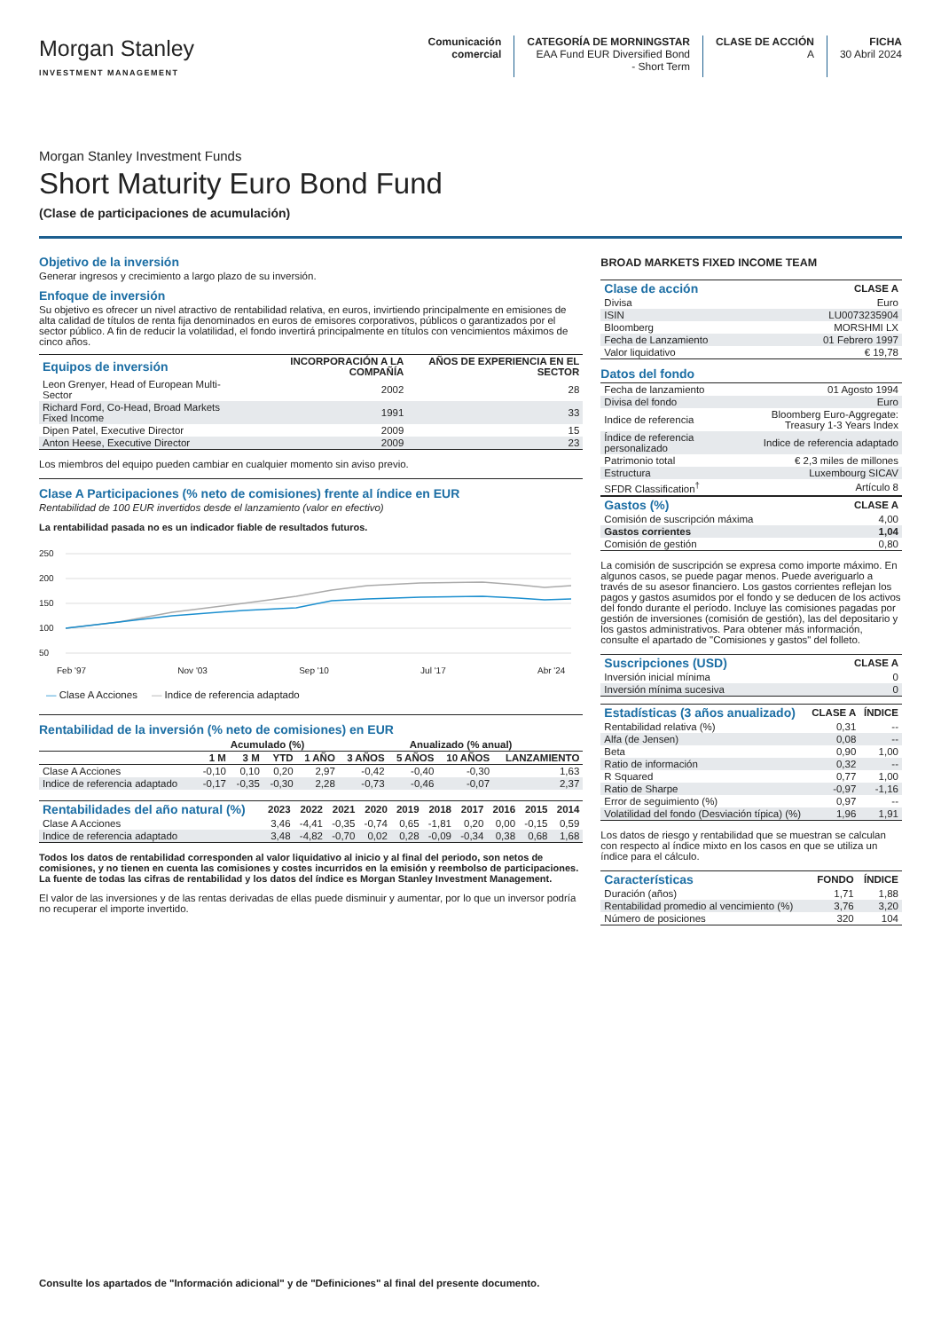Morgan Stanley
INVESTMENT MANAGEMENT
Comunicación
comercial
CATEGORÍA DE MORNINGSTAR
EAA Fund EUR Diversified Bond
- Short Term
CLASE DE ACCIÓN
A
FICHA
30 Abril 2024
Morgan Stanley Investment Funds
Short Maturity Euro Bond Fund
(Clase de participaciones de acumulación)
Objetivo de la inversión
Generar ingresos y crecimiento a largo plazo de su inversión.
Enfoque de inversión
Su objetivo es ofrecer un nivel atractivo de rentabilidad relativa, en euros, invirtiendo principalmente en emisiones de alta calidad de títulos de renta fija denominados en euros de emisores corporativos, públicos o garantizados por el sector público. A fin de reducir la volatilidad, el fondo invertirá principalmente en títulos con vencimientos máximos de cinco años.
| Equipos de inversión | INCORPORACIÓN A LA COMPAÑÍA | AÑOS DE EXPERIENCIA EN EL SECTOR |
| --- | --- | --- |
| Leon Grenyer, Head of European Multi-Sector | 2002 | 28 |
| Richard Ford, Co-Head, Broad Markets Fixed Income | 1991 | 33 |
| Dipen Patel, Executive Director | 2009 | 15 |
| Anton Heese, Executive Director | 2009 | 23 |
Los miembros del equipo pueden cambiar en cualquier momento sin aviso previo.
Clase A Participaciones (% neto de comisiones) frente al índice en EUR
Rentabilidad de 100 EUR invertidos desde el lanzamiento (valor en efectivo)
La rentabilidad pasada no es un indicador fiable de resultados futuros.
250
200
150
100
50
Feb '97 Nov '03 Sep '10 Jul '17 Abr '24
— Clase A Acciones — Indice de referencia adaptado
Rentabilidad de la inversión (% neto de comisiones) en EUR
| | Acumulado (%) | | | | Anualizado (% anual) | | | |
| --- | --- | --- | --- | --- | --- | --- | --- | --- |
| | 1 M | 3 M | YTD | 1 AÑO | 3 AÑOS | 5 AÑOS | 10 AÑOS | LANZAMIENTO |
| Clase A Acciones | -0,10 | 0,10 | 0,20 | 2,97 | -0,42 | -0,40 | -0,30 | 1,63 |
| Indice de referencia adaptado | -0,17 | -0,35 | -0,30 | 2,28 | -0,73 | -0,46 | -0,07 | 2,37 |
| Rentabilidades del año natural (%) | 2023 | 2022 | 2021 | 2020 | 2019 | 2018 | 2017 | 2016 | 2015 | 2014 |
| --- | --- | --- | --- | --- | --- | --- | --- | --- | --- | --- |
| Clase A Acciones | 3,46 | -4,41 | -0,35 | -0,74 | 0,65 | -1,81 | 0,20 | 0,00 | -0,15 | 0,59 |
| Indice de referencia adaptado | 3,48 | -4,82 | -0,70 | 0,02 | 0,28 | -0,09 | -0,34 | 0,38 | 0,68 | 1,68 |
Todos los datos de rentabilidad corresponden al valor liquidativo al inicio y al final del periodo, son netos de comisiones, y no tienen en cuenta las comisiones y costes incurridos en la emisión y reembolso de participaciones. La fuente de todas las cifras de rentabilidad y los datos del índice es Morgan Stanley Investment Management.
El valor de las inversiones y de las rentas derivadas de ellas puede disminuir y aumentar, por lo que un inversor podría no recuperar el importe invertido.
BROAD MARKETS FIXED INCOME TEAM
| Clase de acción | CLASE A |
| --- | --- |
| Divisa | Euro |
| ISIN | LU0073235904 |
| Bloomberg | MORSHMI LX |
| Fecha de Lanzamiento | 01 Febrero 1997 |
| Valor liquidativo | € 19,78 |
Datos del fondo
| Fecha de lanzamiento | 01 Agosto 1994 |
| Divisa del fondo | Euro |
| Indice de referencia | Bloomberg Euro-Aggregate: Treasury 1-3 Years Index |
| Índice de referencia personalizado | Indice de referencia adaptado |
| Patrimonio total | € 2,3 miles de millones |
| Estructura | Luxembourg SICAV |
| SFDR Classification<sup>†</sup> | Artículo 8 |
| Gastos (%) | CLASE A |
| --- | --- |
| Comisión de suscripción máxima | 4,00 |
| Gastos corrientes | 1,04 |
| Comisión de gestión | 0,80 |
La comisión de suscripción se expresa como importe máximo. En algunos casos, se puede pagar menos. Puede averiguarlo a través de su asesor financiero. Los gastos corrientes reflejan los pagos y gastos asumidos por el fondo y se deducen de los activos del fondo durante el período. Incluye las comisiones pagadas por gestión de inversiones (comisión de gestión), las del depositario y los gastos administrativos. Para obtener más información, consulte el apartado de "Comisiones y gastos" del folleto.
| Suscripciones (USD) | CLASE A |
| --- | --- |
| Inversión inicial mínima | 0 |
| Inversión mínima sucesiva | 0 |
| Estadísticas (3 años anualizado) | CLASE A | ÍNDICE |
| --- | --- | --- |
| Rentabilidad relativa (%) | 0,31 | -- |
| Alfa (de Jensen) | 0,08 | -- |
| Beta | 0,90 | 1,00 |
| Ratio de información | 0,32 | -- |
| R Squared | 0,77 | 1,00 |
| Ratio de Sharpe | -0,97 | -1,16 |
| Error de seguimiento (%) | 0,97 | -- |
| Volatilidad del fondo (Desviación típica) (%) | 1,96 | 1,91 |
Los datos de riesgo y rentabilidad que se muestran se calculan con respecto al índice mixto en los casos en que se utiliza un índice para el cálculo.
| Características | FONDO | ÍNDICE |
| --- | --- | --- |
| Duración (años) | 1,71 | 1,88 |
| Rentabilidad promedio al vencimiento (%) | 3,76 | 3,20 |
| Número de posiciones | 320 | 104 |
Consulte los apartados de "Información adicional" y de "Definiciones" al final del presente documento.